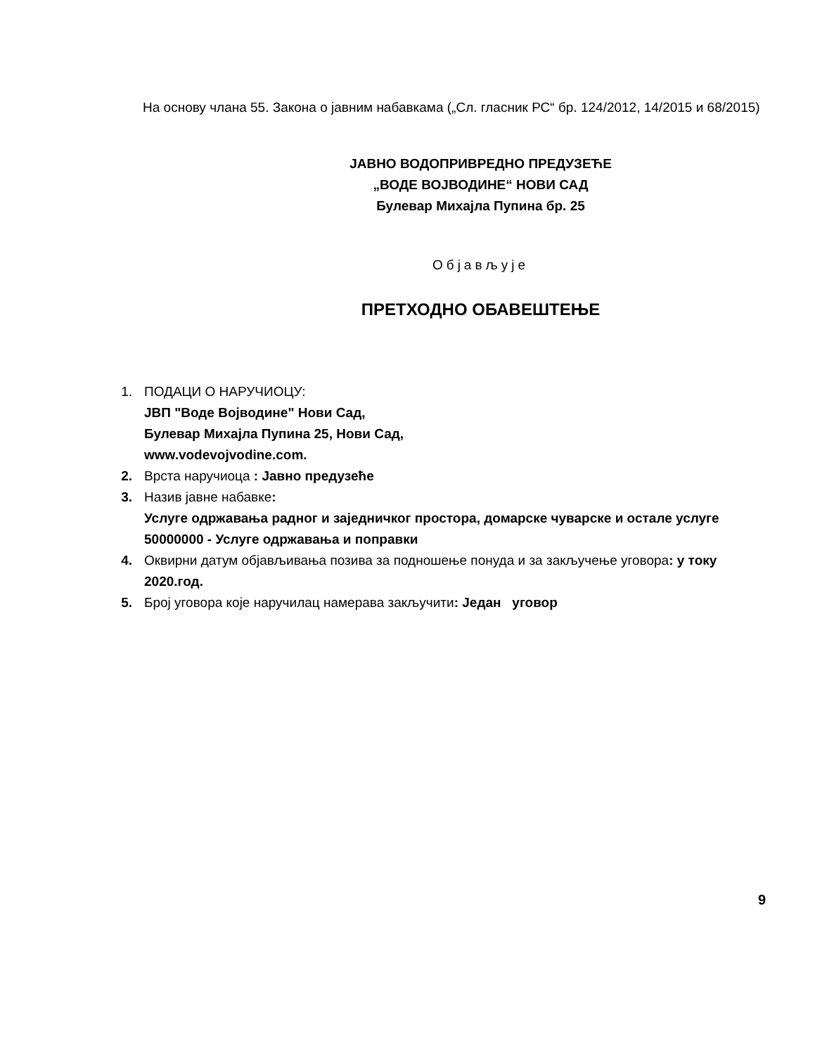На основу члана 55. Закона о јавним набавкама („Сл. гласник РС“ бр. 124/2012, 14/2015 и 68/2015)
ЈАВНО ВОДОПРИВРЕДНО ПРЕДУЗЕЋЕ
„ВОДЕ ВОЈВОДИНЕ“ НОВИ САД
Булевар Михајла Пупина бр. 25
Објављује
ПРЕТХОДНО ОБАВЕШТЕЊЕ
1. ПОДАЦИ О НАРУЧИОЦУ:
ЈВП "Воде Војводине" Нови Сад,
Булевар Михајла Пупина 25, Нови Сад,
www.vodevojvodine.com.
2. Врста наручиоца : Јавно предузеће
3. Назив јавне набавке:
Услуге одржавања радног и заједничког простора, домарске чуварске и остале услуге
50000000 - Услуге одржавања и поправки
4. Оквирни датум објављивања позива за подношење понуда и за закључење уговора: у току 2020.год.
5. Број уговора које наручилац намерава закључити: Један уговор
9